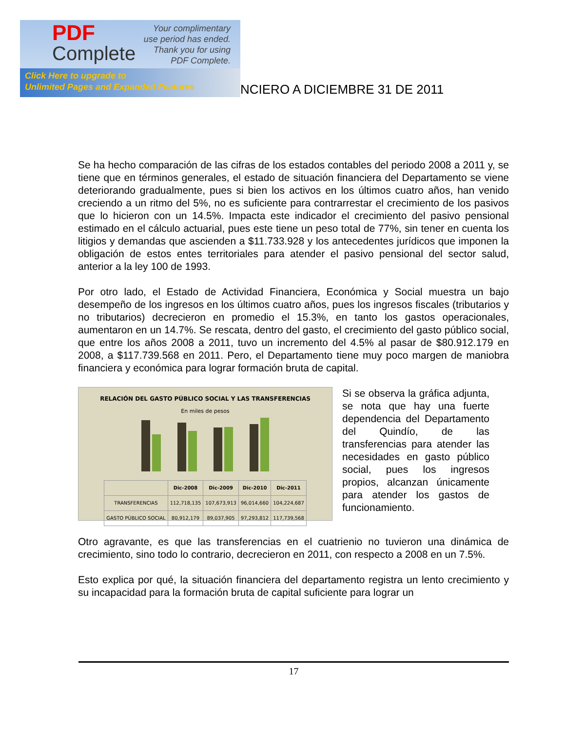PDF
Complete
Your complimentary
use period has ended.
Thank you for using
PDF Complete.
Click Here to upgrade to
Unlimited Pages and Expanded Features
NCIERO A DICIEMBRE 31 DE 2011
Se ha hecho comparación de las cifras de los estados contables del periodo 2008 a 2011 y, se tiene que en términos generales, el estado de situación financiera del Departamento se viene deteriorando gradualmente, pues si bien los activos en los últimos cuatro años, han venido creciendo a un ritmo del 5%, no es suficiente para contrarrestar el crecimiento de los pasivos que lo hicieron con un 14.5%. Impacta este indicador el crecimiento del pasivo pensional estimado en el cálculo actuarial, pues este tiene un peso total de 77%, sin tener en cuenta los litigios y demandas que ascienden a $11.733.928 y los antecedentes jurídicos que imponen la obligación de estos entes territoriales para atender el pasivo pensional del sector salud, anterior a la ley 100 de 1993.
Por otro lado, el Estado de Actividad Financiera, Económica y Social muestra un bajo desempeño de los ingresos en los últimos cuatro años, pues los ingresos fiscales (tributarios y no tributarios) decrecieron en promedio el 15.3%, en tanto los gastos operacionales, aumentaron en un 14.7%. Se rescata, dentro del gasto, el crecimiento del gasto público social, que entre los años 2008 a 2011, tuvo un incremento del 4.5% al pasar de $80.912.179 en 2008, a $117.739.568 en 2011. Pero, el Departamento tiene muy poco margen de maniobra financiera y económica para lograr formación bruta de capital.
RELACIÓN DEL GASTO PÚBLICO SOCIAL Y LAS TRANSFERENCIAS
En miles de pesos
| | Dic-2008 | Dic-2009 | Dic-2010 | Dic-2011 |
| --- | --- | --- | --- | --- |
| TRANSFERENCIAS | 112,718,135 | 107,673,913 | 96,014,660 | 104,224,687 |
| GASTO PÚBLICO SOCIAL | 80,912,179 | 89,037,905 | 97,293,812 | 117,739,568 |
Si se observa la gráfica adjunta, se nota que hay una fuerte dependencia del Departamento del Quindío, de las transferencias para atender las necesidades en gasto público social, pues los ingresos propios, alcanzan únicamente para atender los gastos de funcionamiento.
Otro agravante, es que las transferencias en el cuatrienio no tuvieron una dinámica de crecimiento, sino todo lo contrario, decrecieron en 2011, con respecto a 2008 en un 7.5%.
Esto explica por qué, la situación financiera del departamento registra un lento crecimiento y su incapacidad para la formación bruta de capital suficiente para lograr un
17